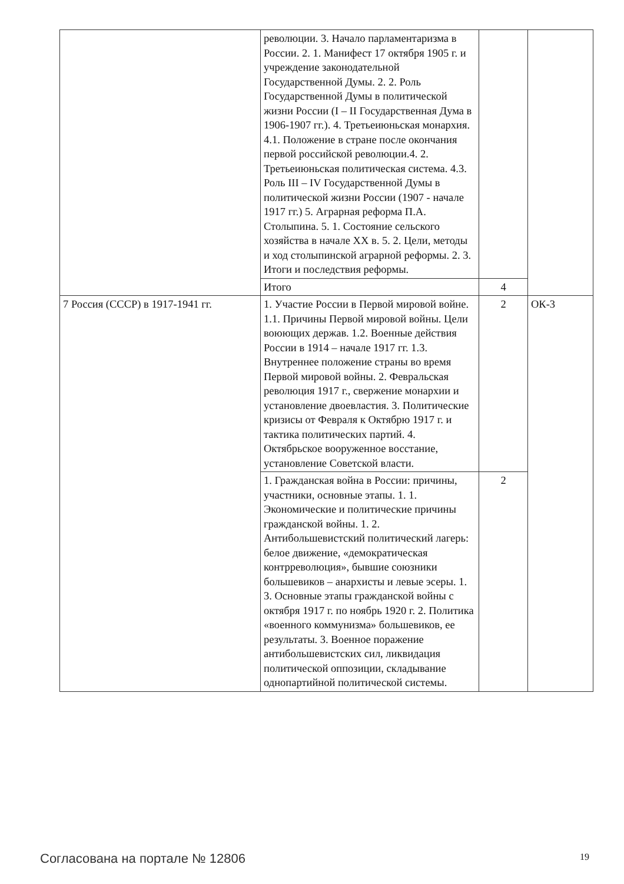| | революции. 3. Начало парламентаризма в России. 2. 1. Манифест 17 октября 1905 г. и учреждение законодательной Государственной Думы. 2. 2. Роль Государственной Думы в политической жизни России (I – II Государственная Дума в 1906-1907 гг.). 4. Третьеиюньская монархия. 4.1. Положение в стране после окончания первой российской революции.4. 2. Третьеиюньская политическая система. 4.3. Роль III – IV Государственной Думы в политической жизни России (1907 - начале 1917 гг.) 5. Аграрная реформа П.А. Столыпина. 5. 1. Состояние сельского хозяйства в начале XX в. 5. 2. Цели, методы и ход столыпинской аграрной реформы. 2. 3. Итоги и последствия реформы. | | |
| | Итого | 4 | |
| 7 Россия (СССР) в 1917-1941 гг. | 1. Участие России в Первой мировой войне. 1.1. Причины Первой мировой войны. Цели воюющих держав. 1.2. Военные действия России в 1914 – начале 1917 гг. 1.3. Внутреннее положение страны во время Первой мировой войны. 2. Февральская революция 1917 г., свержение монархии и установление двоевластия. 3. Политические кризисы от Февраля к Октябрю 1917 г. и тактика политических партий. 4. Октябрьское вооруженное восстание, установление Советской власти. | 2 | ОК-3 |
| | 1. Гражданская война в России: причины, участники, основные этапы. 1. 1. Экономические и политические причины гражданской войны. 1. 2. Антибольшевистский политический лагерь: белое движение, «демократическая контрреволюция», бывшие союзники большевиков – анархисты и левые эсеры. 1. 3. Основные этапы гражданской войны с октября 1917 г. по ноябрь 1920 г. 2. Политика «военного коммунизма» большевиков, ее результаты. 3. Военное поражение антибольшевистских сил, ликвидация политической оппозиции, складывание однопартийной политической системы. | 2 | |
Согласована на портале № 12806 19